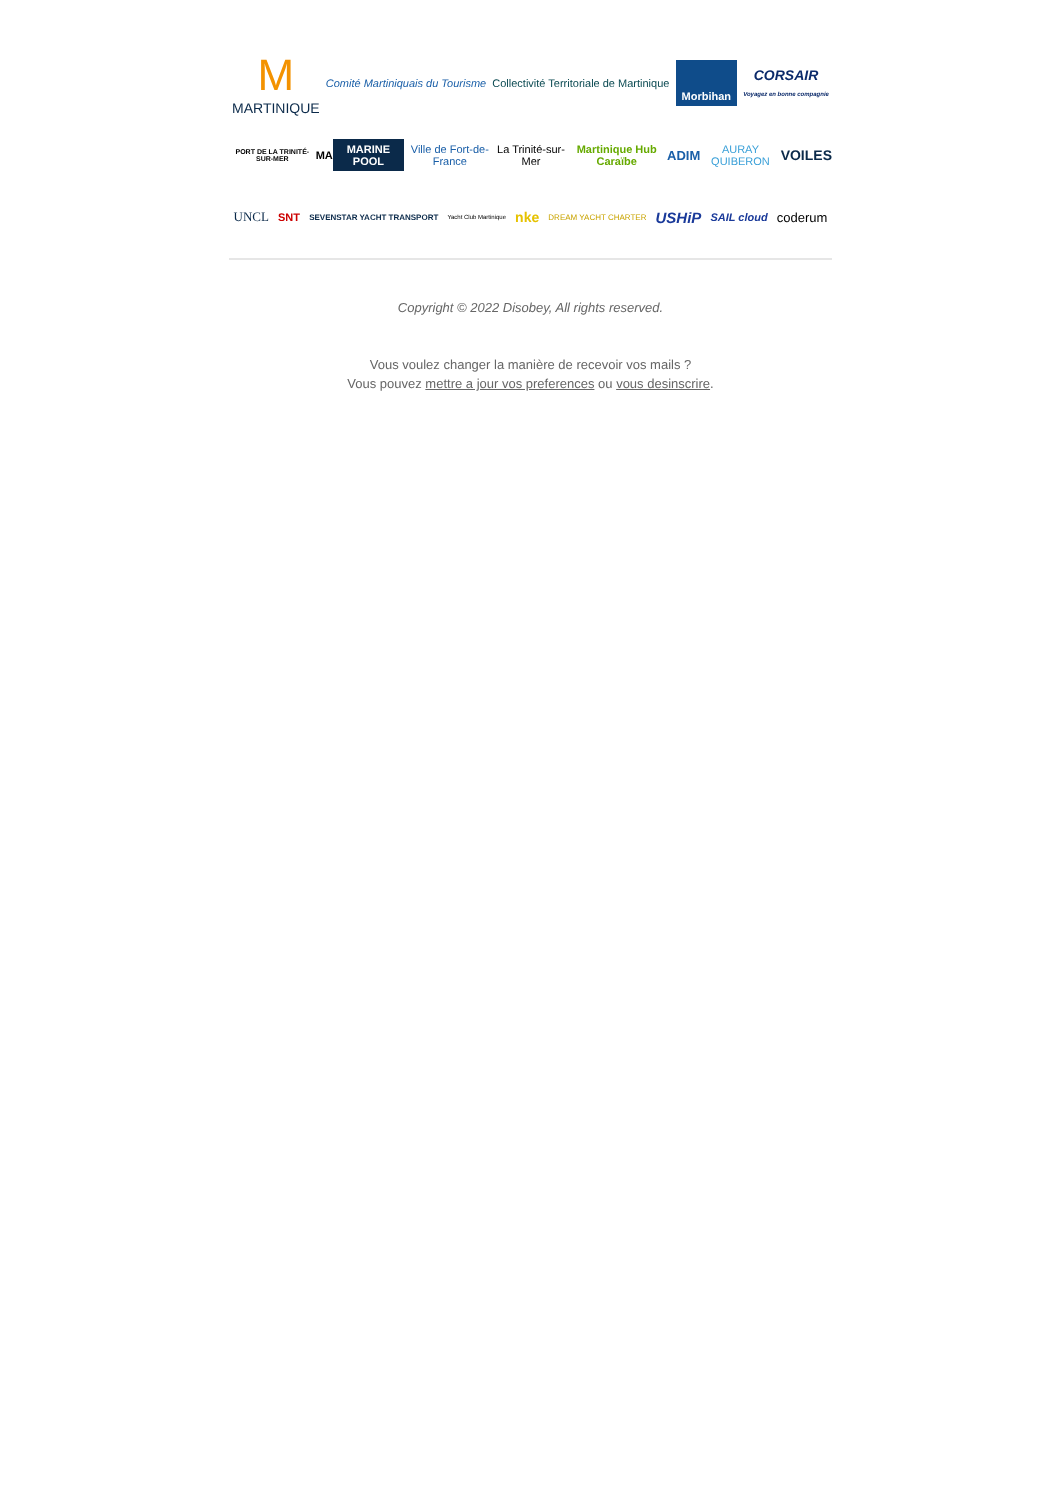M
MARTINIQUE
Comité Martiniquais du Tourisme
Collectivité Territoriale de Martinique
Morbihan
CORSAIR
Voyagez en bonne compagnie
PORT DE LA TRINITÉ-SUR-MER
MA
MARINE POOL
Ville de Fort-de-France La Trinité-sur-Mer Martinique Hub Caraïbe
ADIM
AURAY QUIBERON
VOILES
UNCL
SNT
SEVENSTAR YACHT TRANSPORT
Yacht Club Martinique
nke
DREAM YACHT CHARTER
USHiP
SAIL cloud
coderum
Copyright © 2022 Disobey, All rights reserved.
Vous voulez changer la manière de recevoir vos mails ?
Vous pouvez mettre a jour vos preferences ou vous desinscrire.